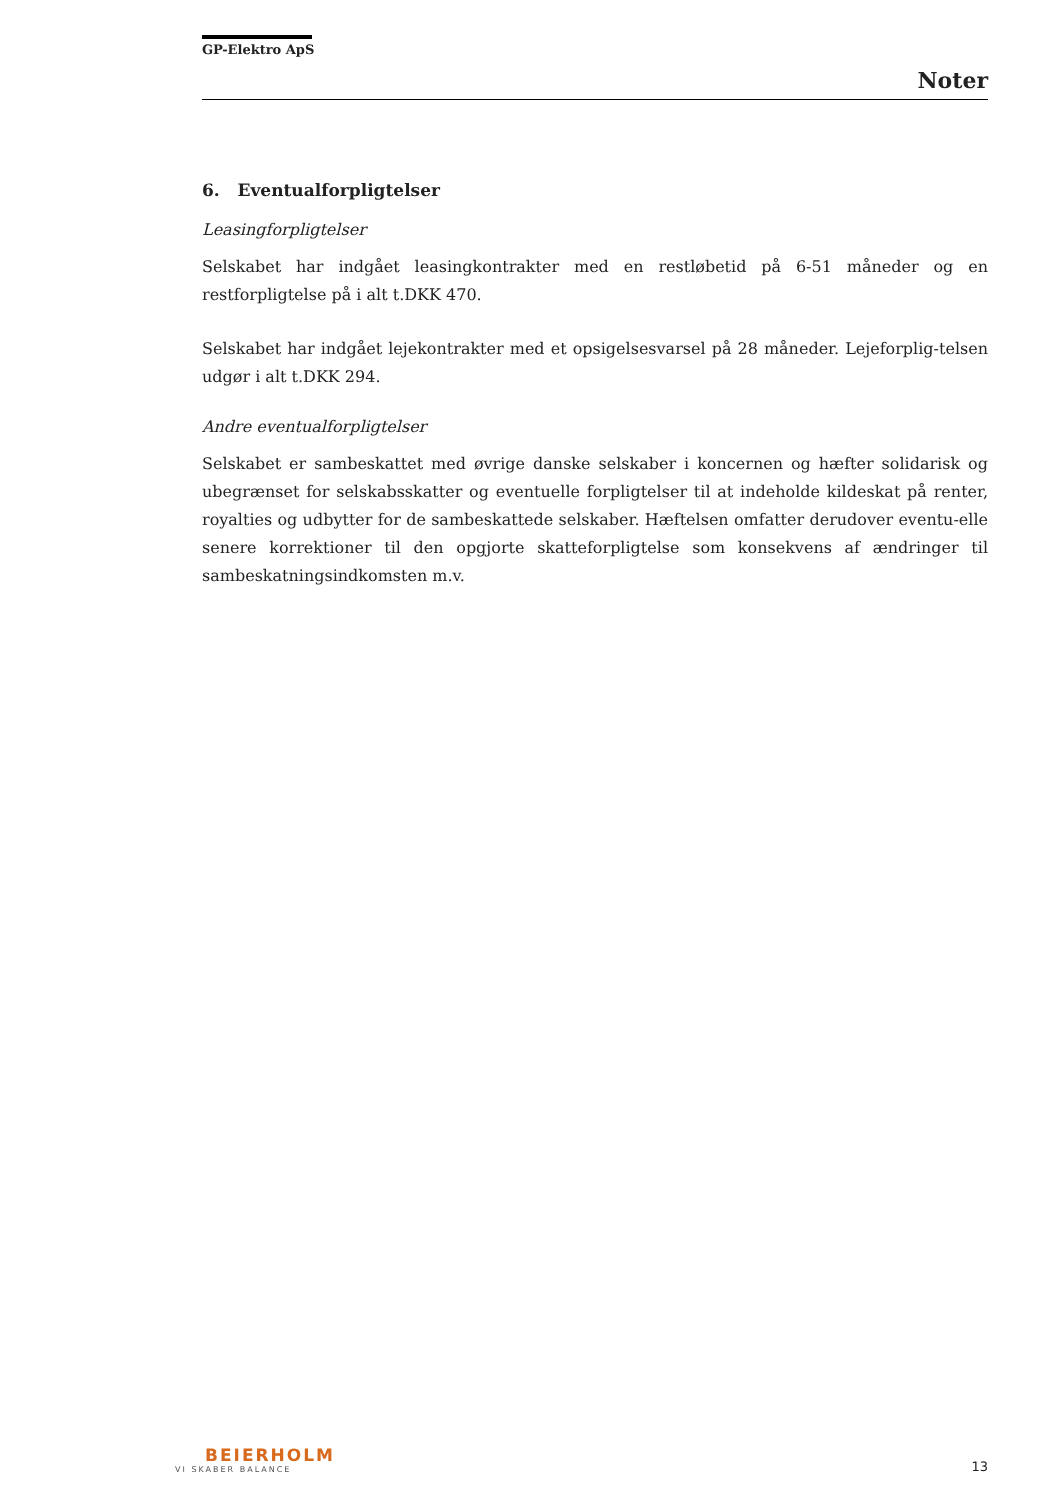GP-Elektro ApS
Noter
6. Eventualforpligtelser
Leasingforpligtelser
Selskabet har indgået leasingkontrakter med en restløbetid på 6-51 måneder og en restforpligtelse på i alt t.DKK 470.
Selskabet har indgået lejekontrakter med et opsigelsesvarsel på 28 måneder. Lejeforplig-telsen udgør i alt t.DKK 294.
Andre eventualforpligtelser
Selskabet er sambeskattet med øvrige danske selskaber i koncernen og hæfter solidarisk og ubegrænset for selskabsskatter og eventuelle forpligtelser til at indeholde kildeskat på renter, royalties og udbytter for de sambeskattede selskaber. Hæftelsen omfatter derudover eventu-elle senere korrektioner til den opgjorte skatteforpligtelse som konsekvens af ændringer til sambeskatningsindkomsten m.v.
BEIERHOLM
VI SKABER BALANCE
13